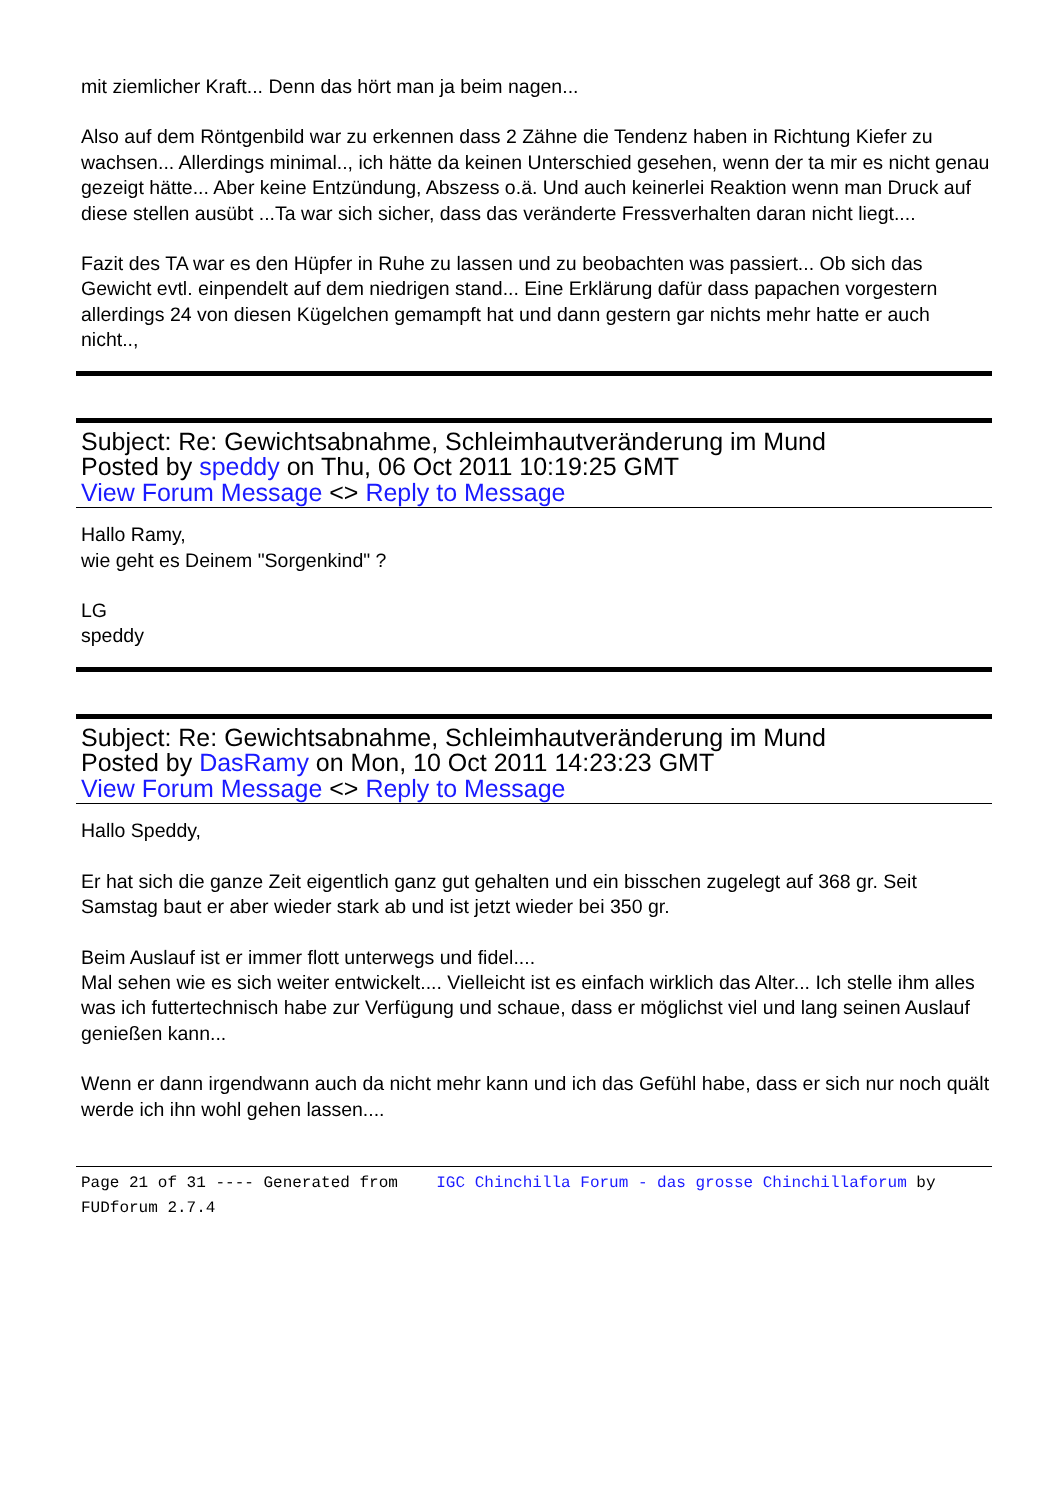mit ziemlicher Kraft... Denn das hört man ja beim nagen...
Also auf dem Röntgenbild war zu erkennen dass 2 Zähne die Tendenz haben in Richtung Kiefer zu wachsen... Allerdings minimal.., ich hätte da keinen Unterschied gesehen, wenn der ta mir es nicht genau gezeigt hätte... Aber keine Entzündung, Abszess o.ä. Und auch keinerlei Reaktion wenn man Druck auf diese stellen ausübt ...Ta war sich sicher, dass das veränderte Fressverhalten daran nicht liegt....
Fazit des TA war es den Hüpfer in Ruhe zu lassen und zu beobachten was passiert... Ob sich das Gewicht evtl. einpendelt auf dem niedrigen stand... Eine Erklärung dafür dass papachen vorgestern allerdings 24 von diesen Kügelchen gemampft hat und dann gestern gar nichts mehr hatte er auch nicht..,
Subject: Re: Gewichtsabnahme, Schleimhautveränderung im Mund
Posted by speddy on Thu, 06 Oct 2011 10:19:25 GMT
View Forum Message <> Reply to Message
Hallo Ramy,
wie geht es Deinem "Sorgenkind" ?
LG
speddy
Subject: Re: Gewichtsabnahme, Schleimhautveränderung im Mund
Posted by DasRamy on Mon, 10 Oct 2011 14:23:23 GMT
View Forum Message <> Reply to Message
Hallo Speddy,
Er hat sich die ganze Zeit eigentlich ganz gut gehalten und ein bisschen zugelegt auf 368 gr. Seit Samstag baut er aber wieder stark ab und ist jetzt wieder bei 350 gr.
Beim Auslauf ist er immer flott unterwegs und fidel....
Mal sehen wie es sich weiter entwickelt.... Vielleicht ist es einfach wirklich das Alter... Ich stelle ihm alles was ich futtertechnisch habe zur Verfügung und schaue, dass er möglichst viel und lang seinen Auslauf genießen kann...
Wenn er dann irgendwann auch da nicht mehr kann und ich das Gefühl habe, dass er sich nur noch quält werde ich ihn wohl gehen lassen....
Page 21 of 31 ---- Generated from IGC Chinchilla Forum - das grosse Chinchillaforum by FUDforum 2.7.4